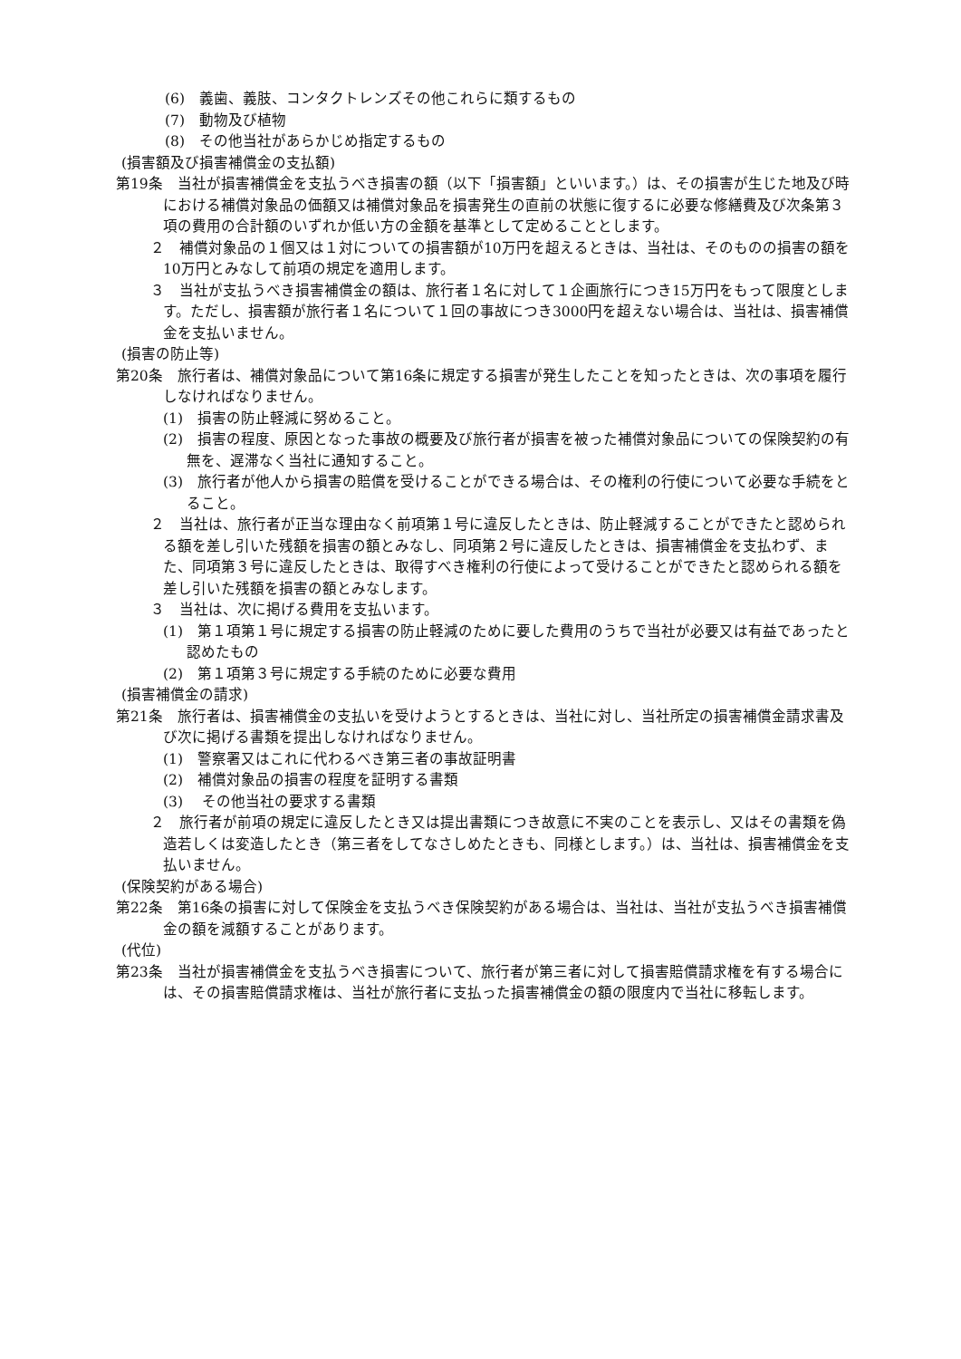(6)　義歯、義肢、コンタクトレンズその他これらに類するもの
(7)　動物及び植物
(8)　その他当社があらかじめ指定するもの
(損害額及び損害補償金の支払額)
第19条　当社が損害補償金を支払うべき損害の額（以下「損害額」といいます。）は、その損害が生じた地及び時における補償対象品の価額又は補償対象品を損害発生の直前の状態に復するに必要な修繕費及び次条第３項の費用の合計額のいずれか低い方の金額を基準として定めることとします。
２　補償対象品の１個又は１対についての損害額が10万円を超えるときは、当社は、そのものの損害の額を10万円とみなして前項の規定を適用します。
３　当社が支払うべき損害補償金の額は、旅行者１名に対して１企画旅行につき15万円をもって限度とします。ただし、損害額が旅行者１名について１回の事故につき3000円を超えない場合は、当社は、損害補償金を支払いません。
(損害の防止等)
第20条　旅行者は、補償対象品について第16条に規定する損害が発生したことを知ったときは、次の事項を履行しなければなりません。
(1)　損害の防止軽減に努めること。
(2)　損害の程度、原因となった事故の概要及び旅行者が損害を被った補償対象品についての保険契約の有無を、遅滞なく当社に通知すること。
(3)　旅行者が他人から損害の賠償を受けることができる場合は、その権利の行使について必要な手続をとること。
２　当社は、旅行者が正当な理由なく前項第１号に違反したときは、防止軽減することができたと認められる額を差し引いた残額を損害の額とみなし、同項第２号に違反したときは、損害補償金を支払わず、また、同項第３号に違反したときは、取得すべき権利の行使によって受けることができたと認められる額を差し引いた残額を損害の額とみなします。
３　当社は、次に掲げる費用を支払います。
(1)　第１項第１号に規定する損害の防止軽減のために要した費用のうちで当社が必要又は有益であったと認めたもの
(2)　第１項第３号に規定する手続のために必要な費用
(損害補償金の請求)
第21条　旅行者は、損害補償金の支払いを受けようとするときは、当社に対し、当社所定の損害補償金請求書及び次に掲げる書類を提出しなければなりません。
(1)　警察署又はこれに代わるべき第三者の事故証明書
(2)　補償対象品の損害の程度を証明する書類
(3)　 その他当社の要求する書類
２　旅行者が前項の規定に違反したとき又は提出書類につき故意に不実のことを表示し、又はその書類を偽造若しくは変造したとき（第三者をしてなさしめたときも、同様とします。）は、当社は、損害補償金を支払いません。
(保険契約がある場合)
第22条　第16条の損害に対して保険金を支払うべき保険契約がある場合は、当社は、当社が支払うべき損害補償金の額を減額することがあります。
(代位)
第23条　当社が損害補償金を支払うべき損害について、旅行者が第三者に対して損害賠償請求権を有する場合には、その損害賠償請求権は、当社が旅行者に支払った損害補償金の額の限度内で当社に移転します。